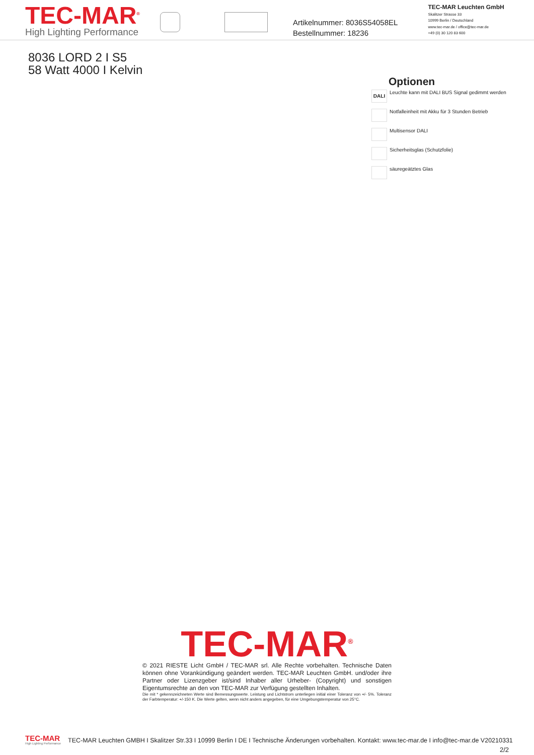TEC-MAR<sup>®</sup>
High Lighting Performance
Artikelnummer: 8036S54058EL
Bestellnummer: 18236
TEC-MAR Leuchten GmbH
Skalitzer Strasse 33
10999 Berlin / Deutschland
www.tec-mar.de / office@tec-mar.de
+49 (0) 30 120 83 600
8036 LORD 2 I S5
58 Watt 4000 I Kelvin
Optionen
DALI
Leuchte kann mit DALI BUS Signal gedimmt werden
Notfalleinheit mit Akku für 3 Stunden Betrieb
Multisensor DALI
Sicherheitsglas (Schutzfolie)
säuregeätztes Glas
TEC-MAR<sup>®</sup>
© 2021 RIESTE Licht GmbH / TEC-MAR srl. Alle Rechte vorbehalten. Technische Daten können ohne Vorankündigung geändert werden. TEC-MAR Leuchten GmbH. und/oder ihre Partner oder Lizenzgeber ist/sind Inhaber aller Urheber- (Copyright) und sonstigen Eigentumsrechte an den von TEC-MAR zur Verfügung gestellten Inhalten.
Die mit * gekennzeichneten Werte sind Bemessungswerte. Leistung und Lichtstrom unterliegen initial einer Toleranz von +/- 5%. Toleranz der Farbtemperatur: +/-150 K. Die Werte gelten, wenn nicht anders angegeben, für eine Umgebungstemperatur von 25°C.
TEC-MAR
High Lighting Performance
TEC-MAR Leuchten GMBH I Skalitzer Str.33 I 10999 Berlin I DE I Technische Änderungen vorbehalten. Kontakt: www.tec-mar.de I info@tec-mar.de V20210331
2/2